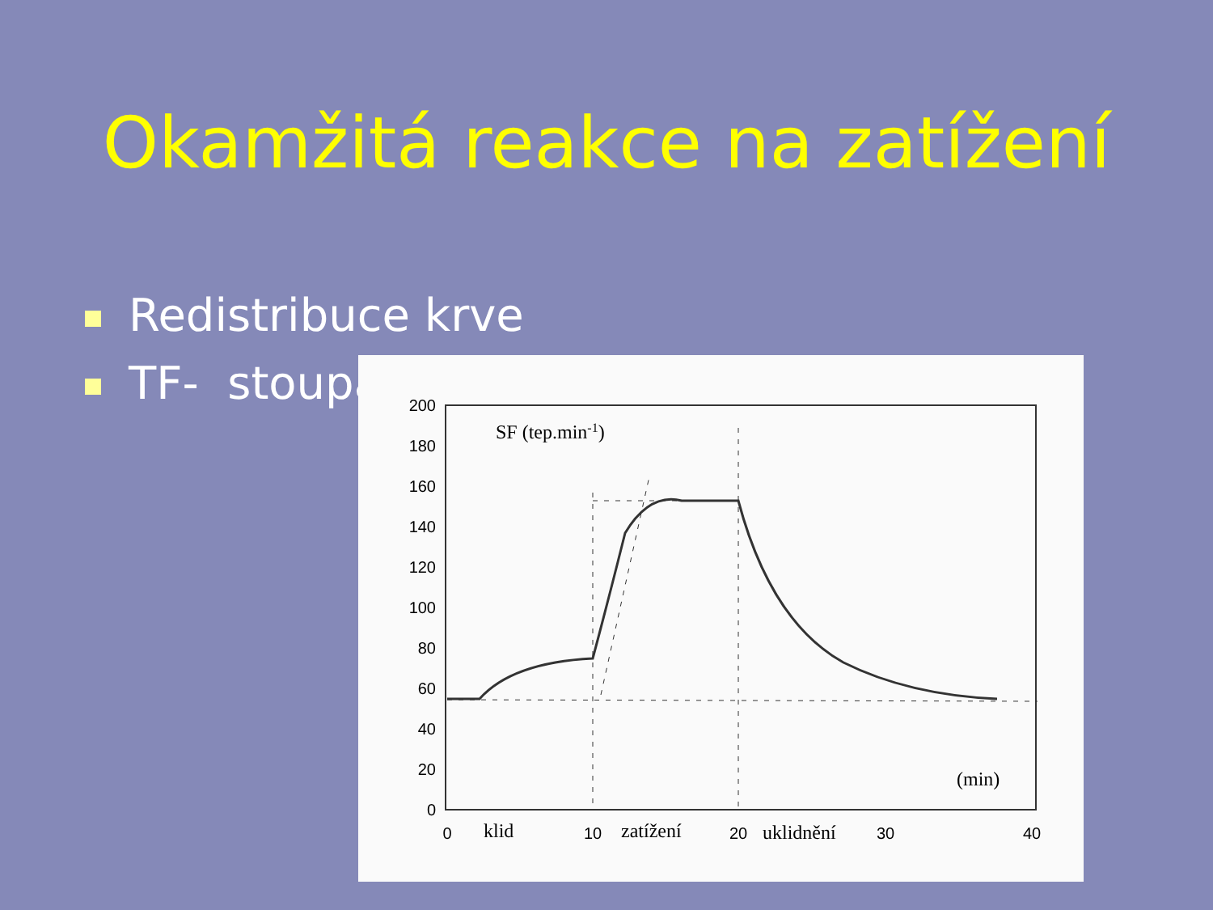Okamžitá reakce na zatížení
Redistribuce krve
TF- stoupá
200
180
160
140
120
100
80
60
40
20
0
0
10
20
30
40
klid
zatížení
uklidnění
SF (tep.min-1)
(min)